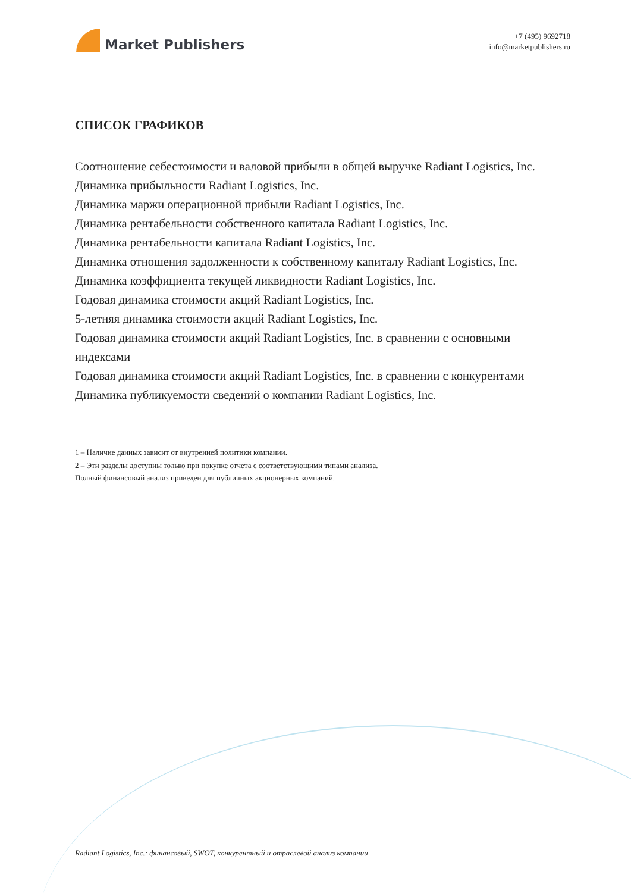Market Publishers
+7 (495) 9692718
info@marketpublishers.ru
СПИСОК ГРАФИКОВ
Соотношение себестоимости и валовой прибыли в общей выручке Radiant Logistics, Inc.
Динамика прибыльности Radiant Logistics, Inc.
Динамика маржи операционной прибыли Radiant Logistics, Inc.
Динамика рентабельности собственного капитала Radiant Logistics, Inc.
Динамика рентабельности капитала Radiant Logistics, Inc.
Динамика отношения задолженности к собственному капиталу Radiant Logistics, Inc.
Динамика коэффициента текущей ликвидности Radiant Logistics, Inc.
Годовая динамика стоимости акций Radiant Logistics, Inc.
5-летняя динамика стоимости акций Radiant Logistics, Inc.
Годовая динамика стоимости акций Radiant Logistics, Inc. в сравнении с основными индексами
Годовая динамика стоимости акций Radiant Logistics, Inc. в сравнении с конкурентами
Динамика публикуемости сведений о компании Radiant Logistics, Inc.
1 – Наличие данных зависит от внутренней политики компании.
2 – Эти разделы доступны только при покупке отчета с соответствующими типами анализа.
Полный финансовый анализ приведен для публичных акционерных компаний.
Radiant Logistics, Inc.: финансовый, SWOT, конкурентный и отраслевой анализ компании